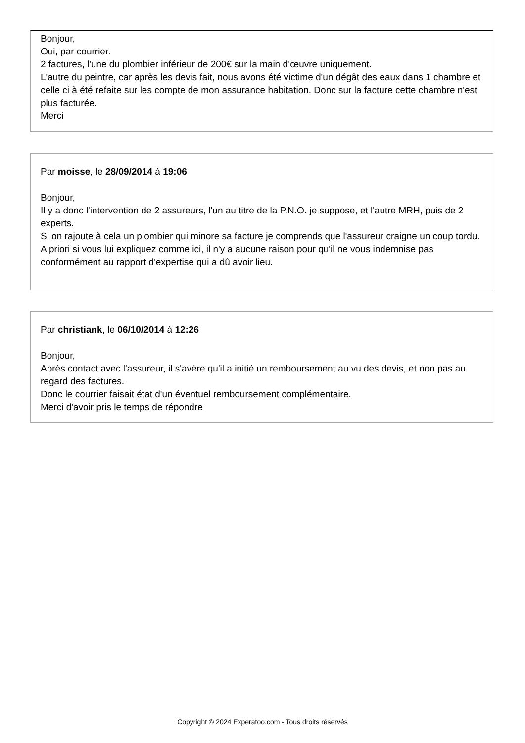Bonjour,
Oui, par courrier.
2 factures, l'une du plombier inférieur de 200€ sur la main d’œuvre uniquement.
L'autre du peintre, car après les devis fait, nous avons été victime d'un dégât des eaux dans 1 chambre et celle ci à été refaite sur les compte de mon assurance habitation. Donc sur la facture cette chambre n'est plus facturée.
Merci
Par moisse, le 28/09/2014 à 19:06
Bonjour,
Il y a donc l'intervention de 2 assureurs, l'un au titre de la P.N.O. je suppose, et l'autre MRH, puis de 2 experts.
Si on rajoute à cela un plombier qui minore sa facture je comprends que l'assureur craigne un coup tordu.
A priori si vous lui expliquez comme ici, il n'y a aucune raison pour qu'il ne vous indemnise pas conformément au rapport d'expertise qui a dû avoir lieu.
Par christiank, le 06/10/2014 à 12:26
Bonjour,
Après contact avec l'assureur, il s'avère qu'il a initié un remboursement au vu des devis, et non pas au regard des factures.
Donc le courrier faisait état d'un éventuel remboursement complémentaire.
Merci d'avoir pris le temps de répondre
Copyright © 2024 Experatoo.com - Tous droits réservés